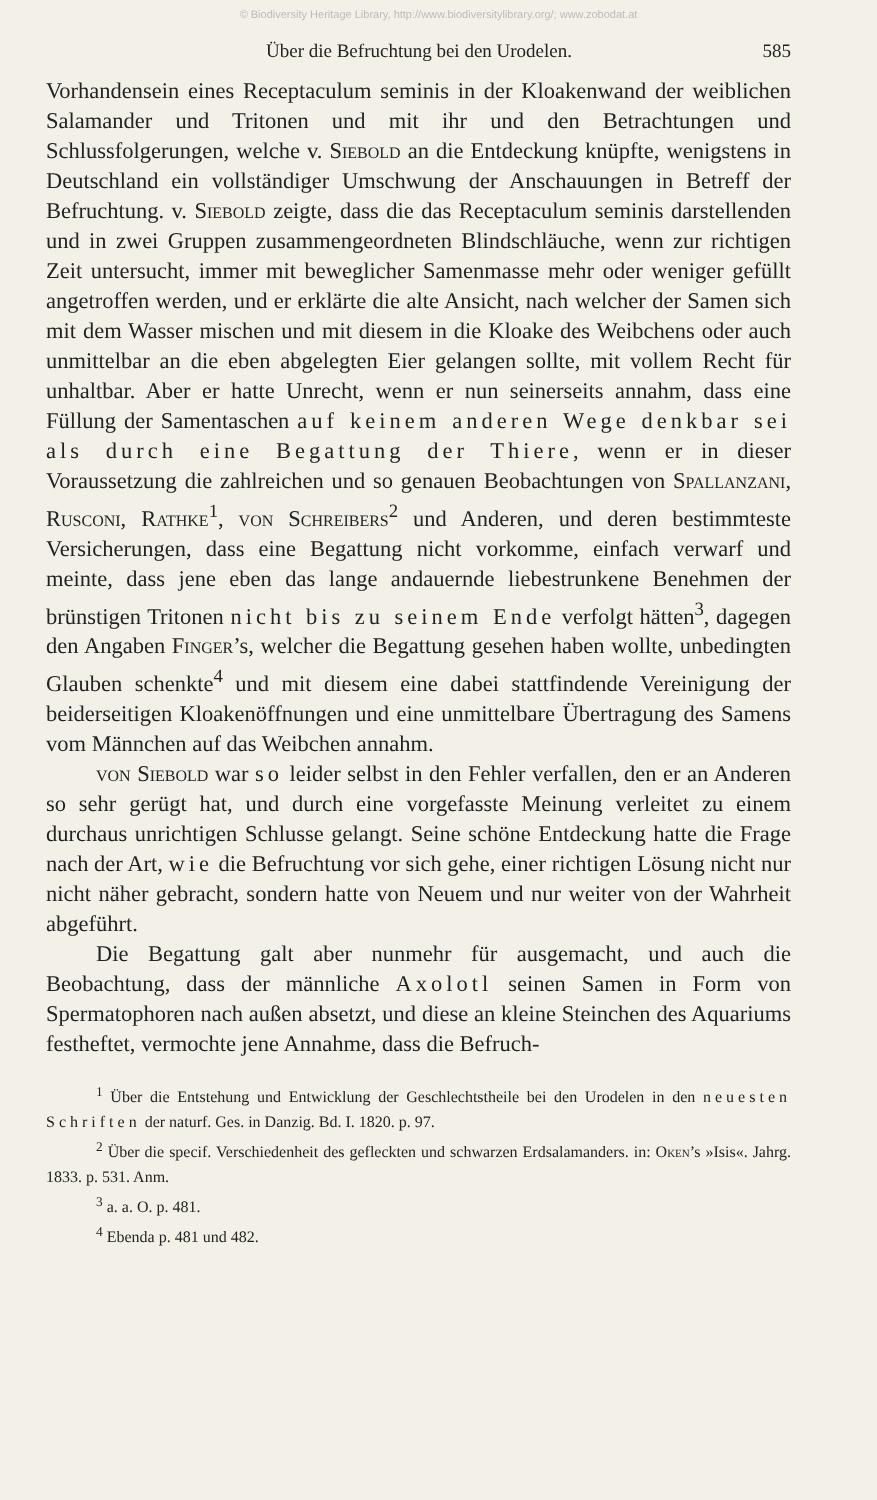© Biodiversity Heritage Library, http://www.biodiversitylibrary.org/; www.zobodat.at
Über die Befruchtung bei den Urodelen. 585
Vorhandensein eines Receptaculum seminis in der Kloakenwand der weiblichen Salamander und Tritonen und mit ihr und den Betrachtungen und Schlussfolgerungen, welche v. Siebold an die Entdeckung knüpfte, wenigstens in Deutschland ein vollständiger Umschwung der Anschauungen in Betreff der Befruchtung. v. Siebold zeigte, dass die das Receptaculum seminis darstellenden und in zwei Gruppen zusammengeordneten Blindschläuche, wenn zur richtigen Zeit untersucht, immer mit beweglicher Samenmasse mehr oder weniger gefüllt angetroffen werden, und er erklärte die alte Ansicht, nach welcher der Samen sich mit dem Wasser mischen und mit diesem in die Kloake des Weibchens oder auch unmittelbar an die eben abgelegten Eier gelangen sollte, mit vollem Recht für unhaltbar. Aber er hatte Unrecht, wenn er nun seinerseits annahm, dass eine Füllung der Samentaschen auf keinem anderen Wege denkbar sei als durch eine Begattung der Thiere, wenn er in dieser Voraussetzung die zahlreichen und so genauen Beobachtungen von Spallanzani, Rusconi, Rathke<sup>1</sup>, von Schreibers<sup>2</sup> und Anderen, und deren bestimmteste Versicherungen, dass eine Begattung nicht vorkomme, einfach verwarf und meinte, dass jene eben das lange andauernde liebestrunkene Benehmen der brünstigen Tritonen nicht bis zu seinem Ende verfolgt hätten<sup>3</sup>, dagegen den Angaben Finger’s, welcher die Begattung gesehen haben wollte, unbedingten Glauben schenkte<sup>4</sup> und mit diesem eine dabei stattfindende Vereinigung der beiderseitigen Kloakenöffnungen und eine unmittelbare Übertragung des Samens vom Männchen auf das Weibchen annahm.
von Siebold war so leider selbst in den Fehler verfallen, den er an Anderen so sehr gerügt hat, und durch eine vorgefasste Meinung verleitet zu einem durchaus unrichtigen Schlusse gelangt. Seine schöne Entdeckung hatte die Frage nach der Art, wie die Befruchtung vor sich gehe, einer richtigen Lösung nicht nur nicht näher gebracht, sondern hatte von Neuem und nur weiter von der Wahrheit abgeführt.
Die Begattung galt aber nunmehr für ausgemacht, und auch die Beobachtung, dass der männliche Axolotl seinen Samen in Form von Spermatophoren nach außen absetzt, und diese an kleine Steinchen des Aquariums festheftet, vermochte jene Annahme, dass die Befruch-
<sup>1</sup> Über die Entstehung und Entwicklung der Geschlechtstheile bei den Urodelen in den neuesten Schriften der naturf. Ges. in Danzig. Bd. I. 1820. p. 97.
<sup>2</sup> Über die specif. Verschiedenheit des gefleckten und schwarzen Erdsalamanders. in: Oken’s »Isis«. Jahrg. 1833. p. 531. Anm.
<sup>3</sup> a. a. O. p. 481.
<sup>4</sup> Ebenda p. 481 und 482.